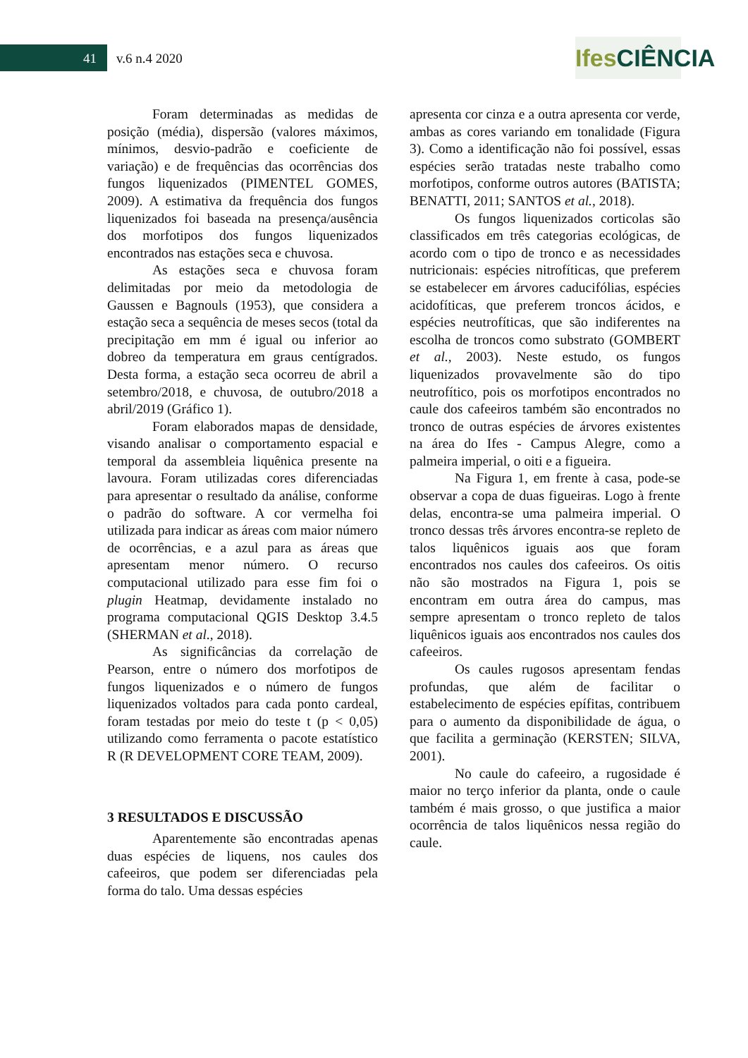41 v.6 n.4 2020
Ifes CIÊNCIA
Foram determinadas as medidas de posição (média), dispersão (valores máximos, mínimos, desvio-padrão e coeficiente de variação) e de frequências das ocorrências dos fungos liquenizados (PIMENTEL GOMES, 2009). A estimativa da frequência dos fungos liquenizados foi baseada na presença/ausência dos morfotipos dos fungos liquenizados encontrados nas estações seca e chuvosa.
As estações seca e chuvosa foram delimitadas por meio da metodologia de Gaussen e Bagnouls (1953), que considera a estação seca a sequência de meses secos (total da precipitação em mm é igual ou inferior ao dobreo da temperatura em graus centígrados. Desta forma, a estação seca ocorreu de abril a setembro/2018, e chuvosa, de outubro/2018 a abril/2019 (Gráfico 1).
Foram elaborados mapas de densidade, visando analisar o comportamento espacial e temporal da assembleia liquênica presente na lavoura. Foram utilizadas cores diferenciadas para apresentar o resultado da análise, conforme o padrão do software. A cor vermelha foi utilizada para indicar as áreas com maior número de ocorrências, e a azul para as áreas que apresentam menor número. O recurso computacional utilizado para esse fim foi o plugin Heatmap, devidamente instalado no programa computacional QGIS Desktop 3.4.5 (SHERMAN et al., 2018).
As significâncias da correlação de Pearson, entre o número dos morfotipos de fungos liquenizados e o número de fungos liquenizados voltados para cada ponto cardeal, foram testadas por meio do teste t (p < 0,05) utilizando como ferramenta o pacote estatístico R (R DEVELOPMENT CORE TEAM, 2009).
3 RESULTADOS E DISCUSSÃO
Aparentemente são encontradas apenas duas espécies de liquens, nos caules dos cafeeiros, que podem ser diferenciadas pela forma do talo. Uma dessas espécies
apresenta cor cinza e a outra apresenta cor verde, ambas as cores variando em tonalidade (Figura 3). Como a identificação não foi possível, essas espécies serão tratadas neste trabalho como morfotipos, conforme outros autores (BATISTA; BENATTI, 2011; SANTOS et al., 2018).
Os fungos liquenizados corticolas são classificados em três categorias ecológicas, de acordo com o tipo de tronco e as necessidades nutricionais: espécies nitrofíticas, que preferem se estabelecer em árvores caducifólias, espécies acidofíticas, que preferem troncos ácidos, e espécies neutrofíticas, que são indiferentes na escolha de troncos como substrato (GOMBERT et al., 2003). Neste estudo, os fungos liquenizados provavelmente são do tipo neutrofítico, pois os morfotipos encontrados no caule dos cafeeiros também são encontrados no tronco de outras espécies de árvores existentes na área do Ifes - Campus Alegre, como a palmeira imperial, o oiti e a figueira.
Na Figura 1, em frente à casa, pode-se observar a copa de duas figueiras. Logo à frente delas, encontra-se uma palmeira imperial. O tronco dessas três árvores encontra-se repleto de talos liquênicos iguais aos que foram encontrados nos caules dos cafeeiros. Os oitis não são mostrados na Figura 1, pois se encontram em outra área do campus, mas sempre apresentam o tronco repleto de talos liquênicos iguais aos encontrados nos caules dos cafeeiros.
Os caules rugosos apresentam fendas profundas, que além de facilitar o estabelecimento de espécies epífitas, contribuem para o aumento da disponibilidade de água, o que facilita a germinação (KERSTEN; SILVA, 2001).
No caule do cafeeiro, a rugosidade é maior no terço inferior da planta, onde o caule também é mais grosso, o que justifica a maior ocorrência de talos liquênicos nessa região do caule.